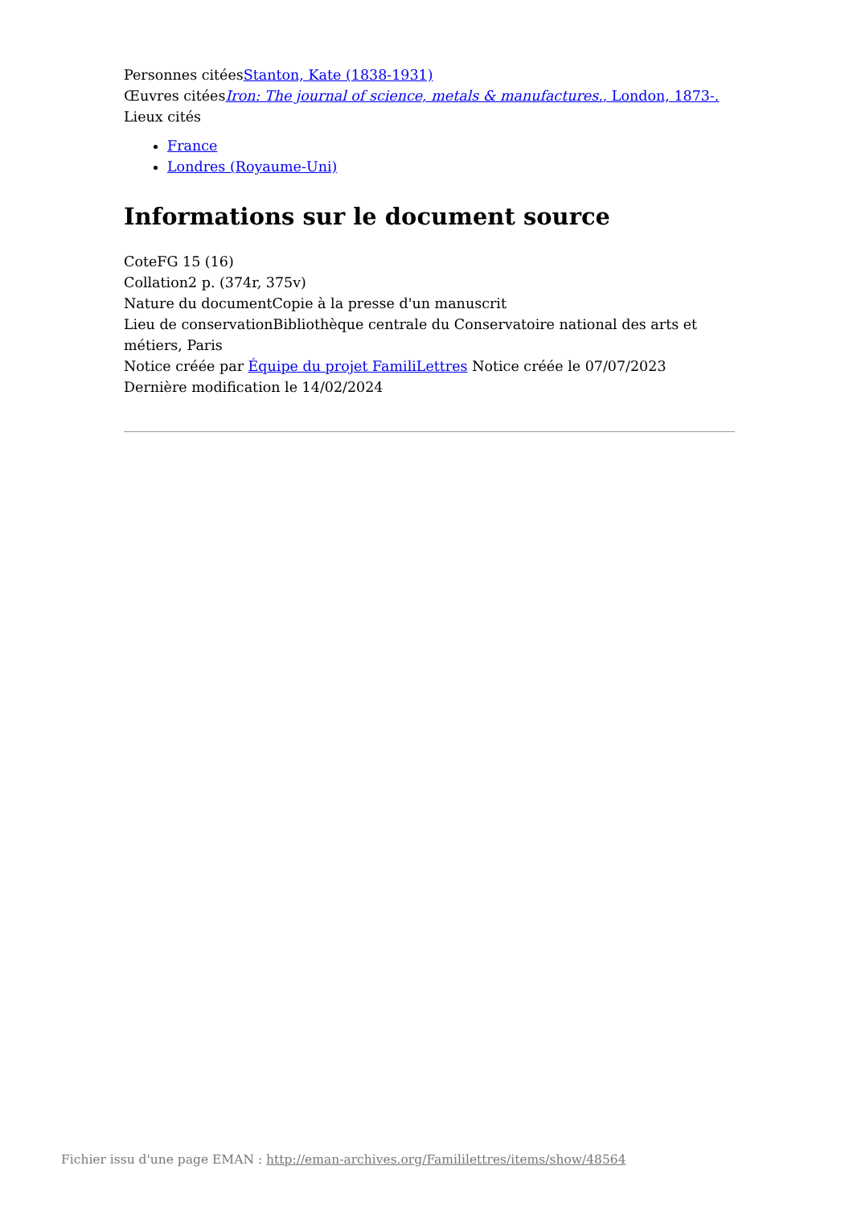Personnes citéesStanton, Kate (1838-1931)
Œuvres citéesIron: The journal of science, metals & manufactures., London, 1873-.
Lieux cités
France
Londres (Royaume-Uni)
Informations sur le document source
CoteFG 15 (16)
Collation2 p. (374r, 375v)
Nature du documentCopie à la presse d'un manuscrit
Lieu de conservationBibliothèque centrale du Conservatoire national des arts et métiers, Paris
Notice créée par Équipe du projet FamiliLettres Notice créée le 07/07/2023
Dernière modification le 14/02/2024
Fichier issu d'une page EMAN : http://eman-archives.org/Famililettres/items/show/48564